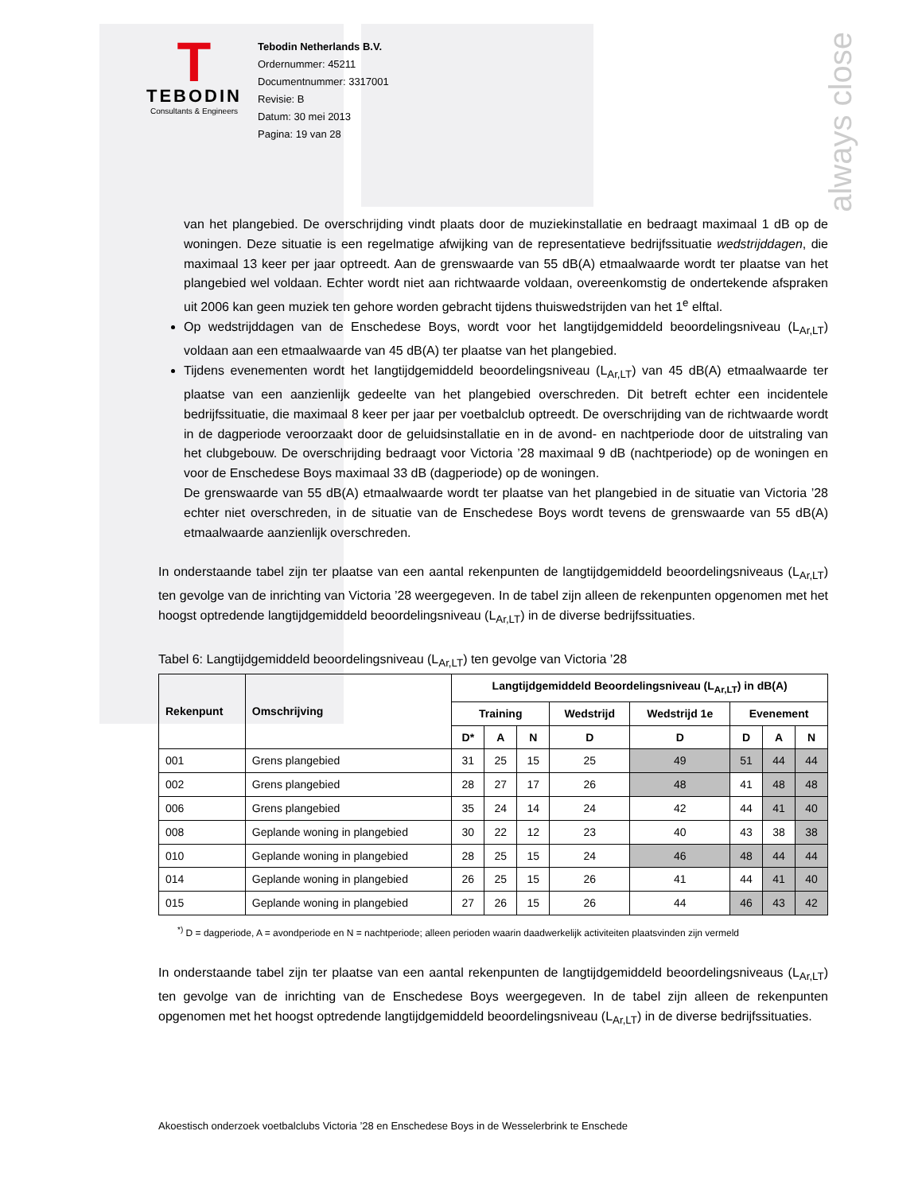always close
T
TEBODIN
Consultants & Engineers
Tebodin Netherlands B.V.
Ordernummer: 45211
Documentnummer: 3317001
Revisie: B
Datum: 30 mei 2013
Pagina: 19 van 28
van het plangebied. De overschrijding vindt plaats door de muziekinstallatie en bedraagt maximaal 1 dB op de woningen. Deze situatie is een regelmatige afwijking van de representatieve bedrijfssituatie wedstrijddagen, die maximaal 13 keer per jaar optreedt. Aan de grenswaarde van 55 dB(A) etmaalwaarde wordt ter plaatse van het plangebied wel voldaan. Echter wordt niet aan richtwaarde voldaan, overeenkomstig de ondertekende afspraken uit 2006 kan geen muziek ten gehore worden gebracht tijdens thuiswedstrijden van het 1<sup>e</sup> elftal.
Op wedstrijddagen van de Enschedese Boys, wordt voor het langtijdgemiddeld beoordelingsniveau (L<sub>Ar,LT</sub>) voldaan aan een etmaalwaarde van 45 dB(A) ter plaatse van het plangebied.
Tijdens evenementen wordt het langtijdgemiddeld beoordelingsniveau (L<sub>Ar,LT</sub>) van 45 dB(A) etmaalwaarde ter plaatse van een aanzienlijk gedeelte van het plangebied overschreden. Dit betreft echter een incidentele bedrijfssituatie, die maximaal 8 keer per jaar per voetbalclub optreedt. De overschrijding van de richtwaarde wordt in de dagperiode veroorzaakt door de geluidsinstallatie en in de avond- en nachtperiode door de uitstraling van het clubgebouw. De overschrijding bedraagt voor Victoria ’28 maximaal 9 dB (nachtperiode) op de woningen en voor de Enschedese Boys maximaal 33 dB (dagperiode) op de woningen.
De grenswaarde van 55 dB(A) etmaalwaarde wordt ter plaatse van het plangebied in de situatie van Victoria ’28 echter niet overschreden, in de situatie van de Enschedese Boys wordt tevens de grenswaarde van 55 dB(A) etmaalwaarde aanzienlijk overschreden.
In onderstaande tabel zijn ter plaatse van een aantal rekenpunten de langtijdgemiddeld beoordelingsniveaus (L<sub>Ar,LT</sub>) ten gevolge van de inrichting van Victoria ’28 weergegeven. In de tabel zijn alleen de rekenpunten opgenomen met het hoogst optredende langtijdgemiddeld beoordelingsniveau (L<sub>Ar,LT</sub>) in de diverse bedrijfssituaties.
Tabel 6: Langtijdgemiddeld beoordelingsniveau (L<sub>Ar,LT</sub>) ten gevolge van Victoria ’28
| Rekenpunt | Omschrijving | Langtijdgemiddeld Beoordelingsniveau (L<sub>Ar,LT</sub>) in dB(A) | | | | | | | |
| --- | --- | --- | --- | --- | --- | --- | --- | --- | --- |
| | | Training | | | Wedstrijd | Wedstrijd 1e | Evenement | | |
| | | D* | A | N | D | D | D | A | N |
| 001 | Grens plangebied | 31 | 25 | 15 | 25 | 49 | 51 | 44 | 44 |
| 002 | Grens plangebied | 28 | 27 | 17 | 26 | 48 | 41 | 48 | 48 |
| 006 | Grens plangebied | 35 | 24 | 14 | 24 | 42 | 44 | 41 | 40 |
| 008 | Geplande woning in plangebied | 30 | 22 | 12 | 23 | 40 | 43 | 38 | 38 |
| 010 | Geplande woning in plangebied | 28 | 25 | 15 | 24 | 46 | 48 | 44 | 44 |
| 014 | Geplande woning in plangebied | 26 | 25 | 15 | 26 | 41 | 44 | 41 | 40 |
| 015 | Geplande woning in plangebied | 27 | 26 | 15 | 26 | 44 | 46 | 43 | 42 |
<sup>*)</sup> D = dagperiode, A = avondperiode en N = nachtperiode; alleen perioden waarin daadwerkelijk activiteiten plaatsvinden zijn vermeld
In onderstaande tabel zijn ter plaatse van een aantal rekenpunten de langtijdgemiddeld beoordelingsniveaus (L<sub>Ar,LT</sub>) ten gevolge van de inrichting van de Enschedese Boys weergegeven. In de tabel zijn alleen de rekenpunten opgenomen met het hoogst optredende langtijdgemiddeld beoordelingsniveau (L<sub>Ar,LT</sub>) in de diverse bedrijfssituaties.
Akoestisch onderzoek voetbalclubs Victoria ’28 en Enschedese Boys in de Wesselerbrink te Enschede